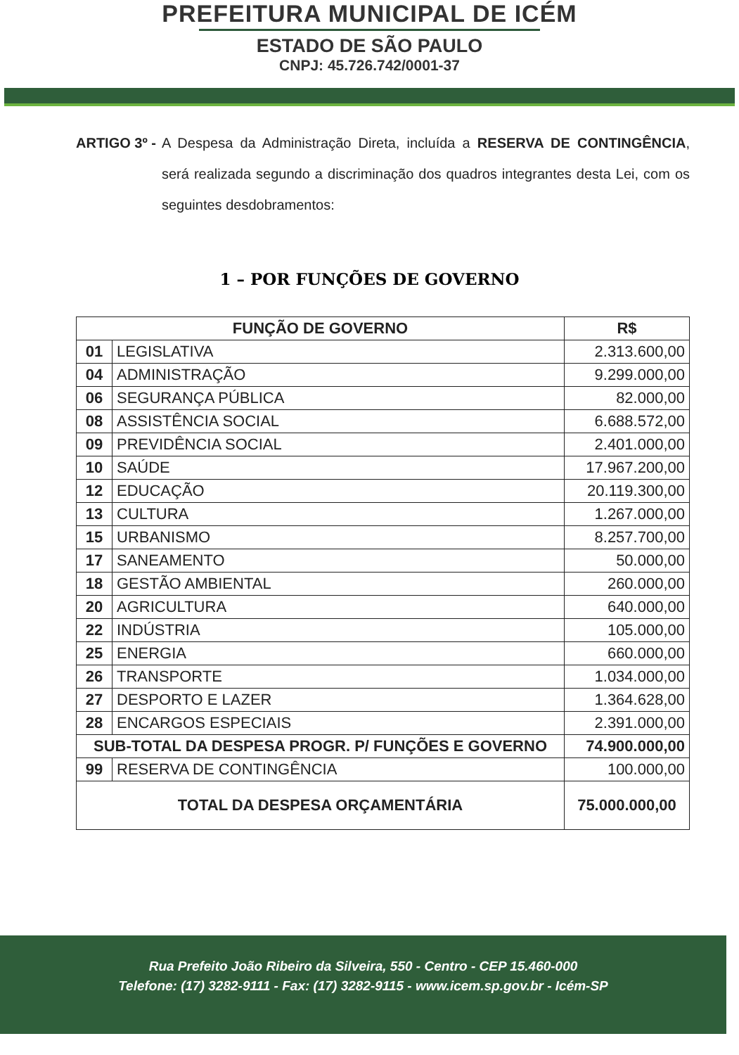PREFEITURA MUNICIPAL DE ICÉM
ESTADO DE SÃO PAULO
CNPJ: 45.726.742/0001-37
ARTIGO 3º - A Despesa da Administração Direta, incluída a RESERVA DE CONTINGÊNCIA, será realizada segundo a discriminação dos quadros integrantes desta Lei, com os seguintes desdobramentos:
1 – POR FUNÇÕES DE GOVERNO
| FUNÇÃO DE GOVERNO | | R$ |
| --- | --- | --- |
| 01 | LEGISLATIVA | 2.313.600,00 |
| 04 | ADMINISTRAÇÃO | 9.299.000,00 |
| 06 | SEGURANÇA PÚBLICA | 82.000,00 |
| 08 | ASSISTÊNCIA SOCIAL | 6.688.572,00 |
| 09 | PREVIDÊNCIA SOCIAL | 2.401.000,00 |
| 10 | SAÚDE | 17.967.200,00 |
| 12 | EDUCAÇÃO | 20.119.300,00 |
| 13 | CULTURA | 1.267.000,00 |
| 15 | URBANISMO | 8.257.700,00 |
| 17 | SANEAMENTO | 50.000,00 |
| 18 | GESTÃO AMBIENTAL | 260.000,00 |
| 20 | AGRICULTURA | 640.000,00 |
| 22 | INDÚSTRIA | 105.000,00 |
| 25 | ENERGIA | 660.000,00 |
| 26 | TRANSPORTE | 1.034.000,00 |
| 27 | DESPORTO E LAZER | 1.364.628,00 |
| 28 | ENCARGOS ESPECIAIS | 2.391.000,00 |
| SUB-TOTAL DA DESPESA PROGR. P/ FUNÇÕES E GOVERNO | | 74.900.000,00 |
| 99 | RESERVA DE CONTINGÊNCIA | 100.000,00 |
| TOTAL DA DESPESA ORÇAMENTÁRIA | | 75.000.000,00 |
Rua Prefeito João Ribeiro da Silveira, 550 - Centro - CEP 15.460-000
Telefone: (17) 3282-9111 - Fax: (17) 3282-9115 - www.icem.sp.gov.br - Icém-SP